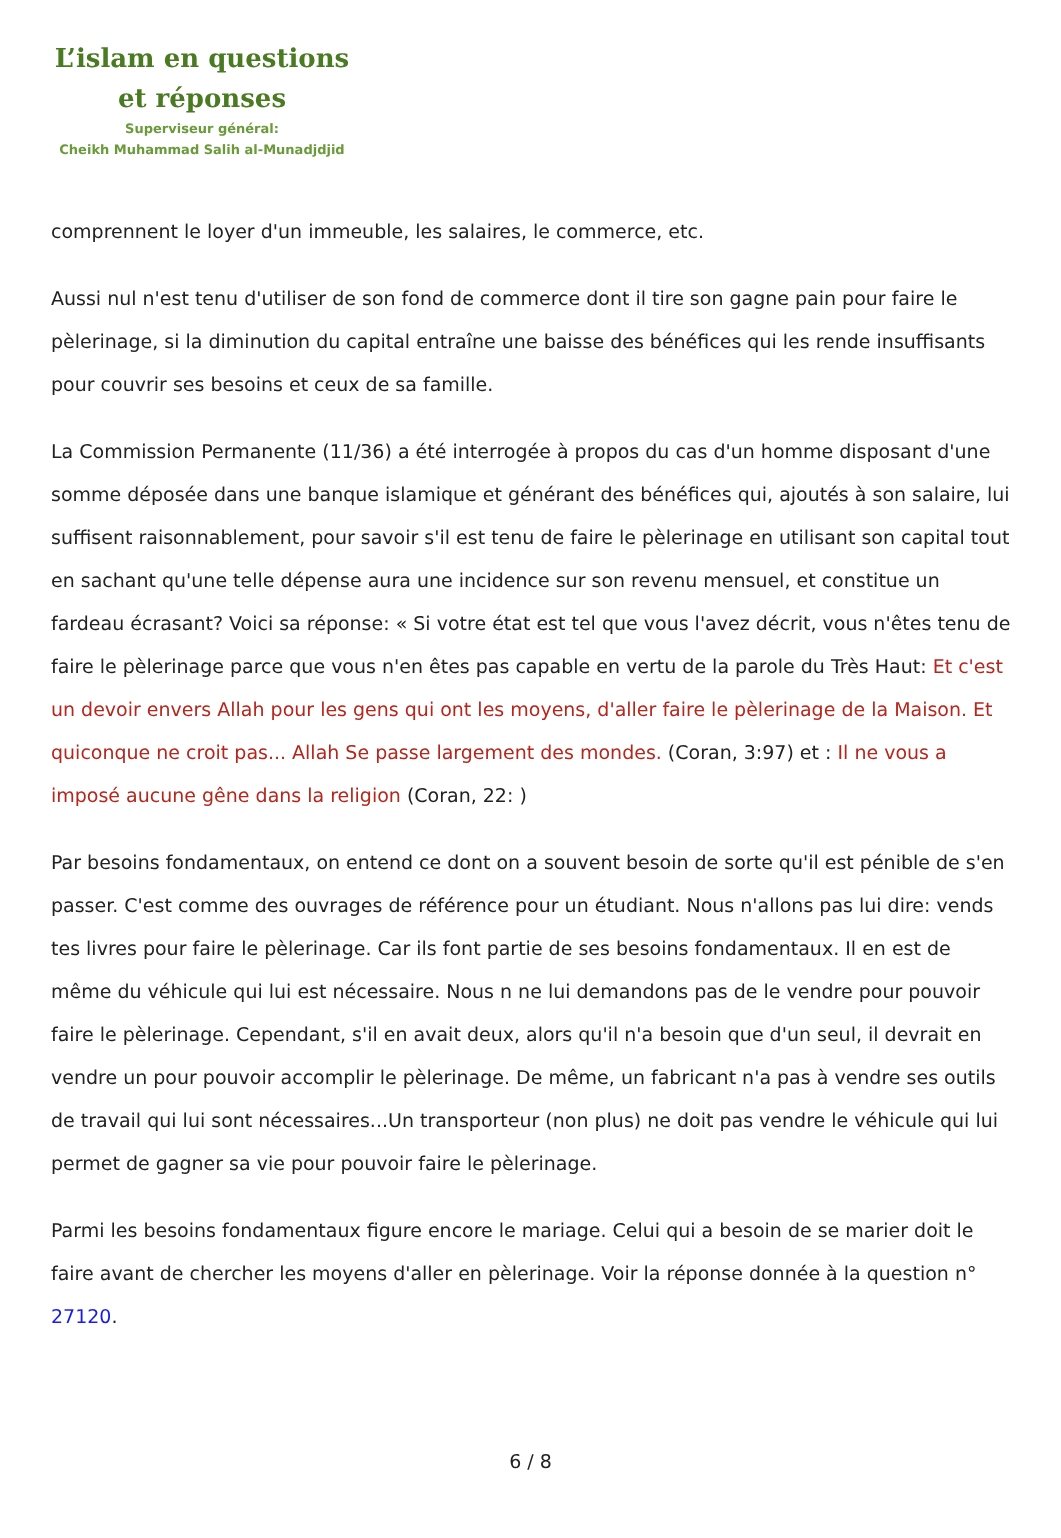L’islam en questions
et réponses
Superviseur général:
Cheikh Muhammad Salih al-Munadjdjid
comprennent le loyer d'un immeuble, les salaires, le commerce, etc.
Aussi nul n'est tenu d'utiliser de son fond de commerce dont il tire son gagne pain pour faire le pèlerinage, si la diminution du capital entraîne une baisse des bénéfices qui les rende insuffisants pour couvrir ses besoins et ceux de sa famille.
La Commission Permanente (11/36) a été interrogée à propos du cas d'un homme disposant d'une somme déposée dans une banque islamique et générant des bénéfices qui, ajoutés à son salaire, lui suffisent raisonnablement, pour savoir s'il est tenu de faire le pèlerinage en utilisant son capital tout en sachant qu'une telle dépense aura une incidence sur son revenu mensuel, et constitue un fardeau écrasant? Voici sa réponse: « Si votre état est tel que vous l'avez décrit, vous n'êtes tenu de faire le pèlerinage parce que vous n'en êtes pas capable en vertu de la parole du Très Haut: Et c'est un devoir envers Allah pour les gens qui ont les moyens, d'aller faire le pèlerinage de la Maison. Et quiconque ne croit pas... Allah Se passe largement des mondes. (Coran, 3:97) et : Il ne vous a imposé aucune gêne dans la religion (Coran, 22: )
Par besoins fondamentaux, on entend ce dont on a souvent besoin de sorte qu'il est pénible de s'en passer. C'est comme des ouvrages de référence pour un étudiant. Nous n'allons pas lui dire: vends tes livres pour faire le pèlerinage. Car ils font partie de ses besoins fondamentaux. Il en est de même du véhicule qui lui est nécessaire. Nous n ne lui demandons pas de le vendre pour pouvoir faire le pèlerinage. Cependant, s'il en avait deux, alors qu'il n'a besoin que d'un seul, il devrait en vendre un pour pouvoir accomplir le pèlerinage. De même, un fabricant n'a pas à vendre ses outils de travail qui lui sont nécessaires...Un transporteur (non plus) ne doit pas vendre le véhicule qui lui permet de gagner sa vie pour pouvoir faire le pèlerinage.
Parmi les besoins fondamentaux figure encore le mariage. Celui qui a besoin de se marier doit le faire avant de chercher les moyens d'aller en pèlerinage. Voir la réponse donnée à la question n° 27120.
6 / 8